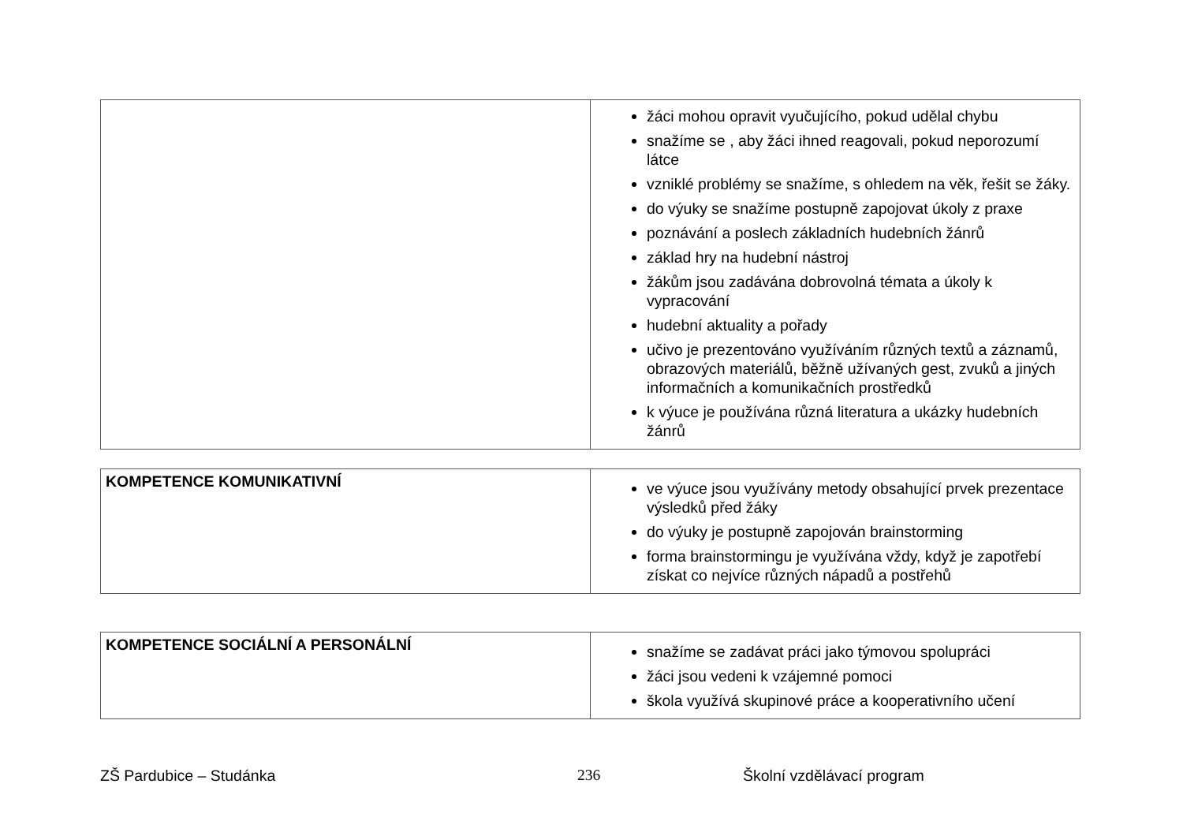| | žáci mohou opravit vyučujícího, pokud udělal chybu snažíme se , aby žáci ihned reagovali, pokud neporozumí látce vzniklé problémy se snažíme, s ohledem na věk, řešit se žáky. do výuky se snažíme postupně zapojovat úkoly z praxe poznávání a poslech základních hudebních žánrů základ hry na hudební nástroj žákům jsou zadávána dobrovolná témata a úkoly k vypracování hudební aktuality a pořady učivo je prezentováno využíváním různých textů a záznamů, obrazových materiálů, běžně užívaných gest, zvuků a jiných informačních a komunikačních prostředků k výuce je používána různá literatura a ukázky hudebních žánrů |
| KOMPETENCE KOMUNIKATIVNÍ | ve výuce jsou využívány metody obsahující prvek prezentace výsledků před žáky do výuky je postupně zapojován brainstorming forma brainstormingu je využívána vždy, když je zapotřebí získat co nejvíce různých nápadů a postřehů |
| KOMPETENCE SOCIÁLNÍ A PERSONÁLNÍ | snažíme se zadávat práci jako týmovou spolupráci žáci jsou vedeni k vzájemné pomoci škola využívá skupinové práce a kooperativního učení |
ZŠ Pardubice – Studánka 236 Školní vzdělávací program